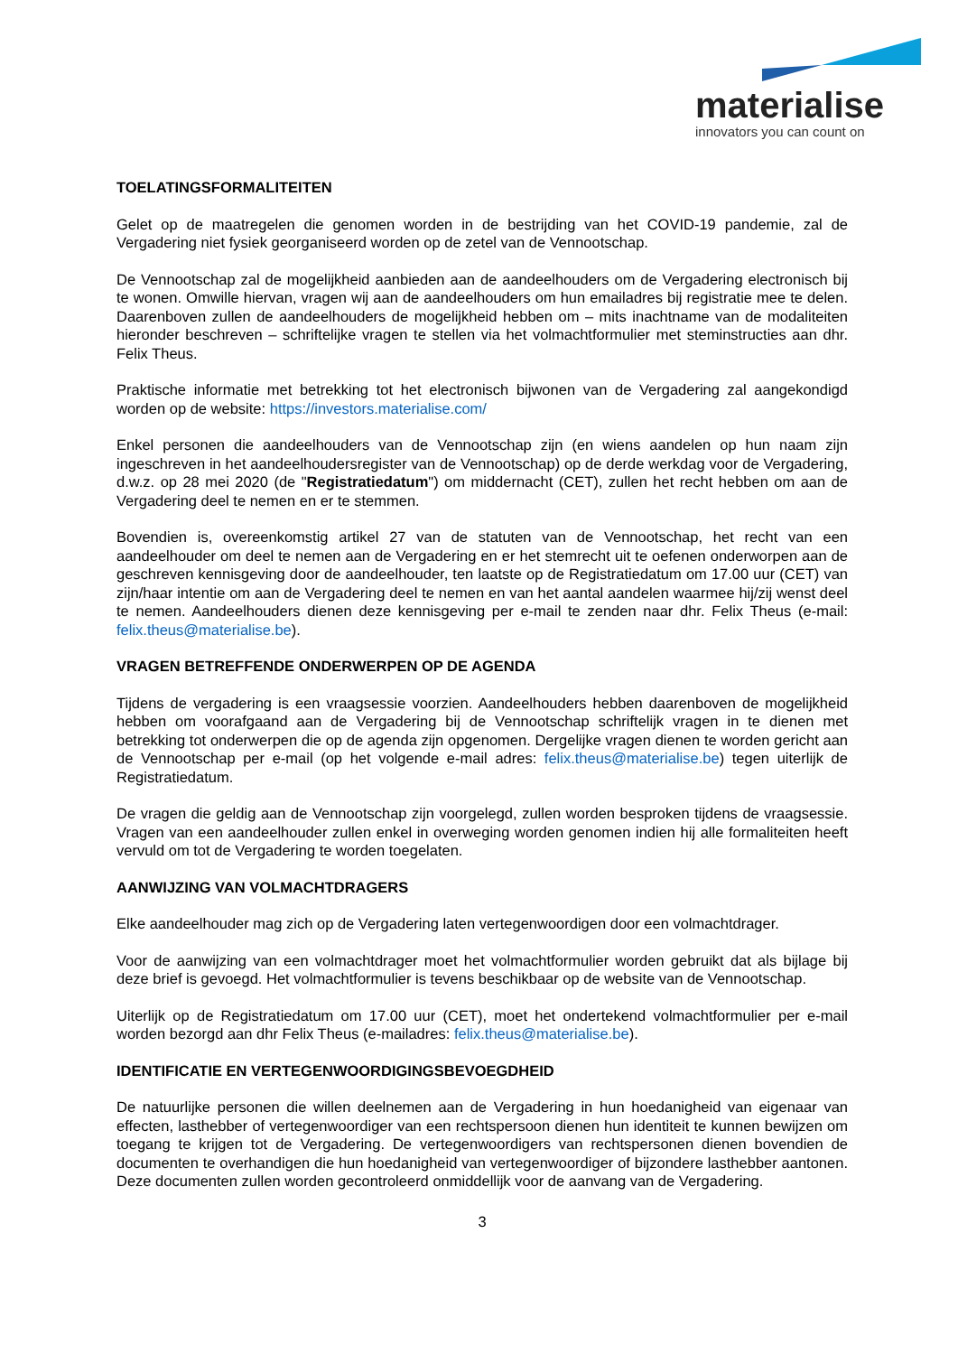materialise
innovators you can count on
TOELATINGSFORMALITEITEN
Gelet op de maatregelen die genomen worden in de bestrijding van het COVID-19 pandemie, zal de Vergadering niet fysiek georganiseerd worden op de zetel van de Vennootschap.
De Vennootschap zal de mogelijkheid aanbieden aan de aandeelhouders om de Vergadering electronisch bij te wonen. Omwille hiervan, vragen wij aan de aandeelhouders om hun emailadres bij registratie mee te delen. Daarenboven zullen de aandeelhouders de mogelijkheid hebben om – mits inachtname van de modaliteiten hieronder beschreven – schriftelijke vragen te stellen via het volmachtformulier met steminstructies aan dhr. Felix Theus.
Praktische informatie met betrekking tot het electronisch bijwonen van de Vergadering zal aangekondigd worden op de website: https://investors.materialise.com/
Enkel personen die aandeelhouders van de Vennootschap zijn (en wiens aandelen op hun naam zijn ingeschreven in het aandeelhoudersregister van de Vennootschap) op de derde werkdag voor de Vergadering, d.w.z. op 28 mei 2020 (de "Registratiedatum") om middernacht (CET), zullen het recht hebben om aan de Vergadering deel te nemen en er te stemmen.
Bovendien is, overeenkomstig artikel 27 van de statuten van de Vennootschap, het recht van een aandeelhouder om deel te nemen aan de Vergadering en er het stemrecht uit te oefenen onderworpen aan de geschreven kennisgeving door de aandeelhouder, ten laatste op de Registratiedatum om 17.00 uur (CET) van zijn/haar intentie om aan de Vergadering deel te nemen en van het aantal aandelen waarmee hij/zij wenst deel te nemen. Aandeelhouders dienen deze kennisgeving per e-mail te zenden naar dhr. Felix Theus (e-mail: felix.theus@materialise.be).
VRAGEN BETREFFENDE ONDERWERPEN OP DE AGENDA
Tijdens de vergadering is een vraagsessie voorzien. Aandeelhouders hebben daarenboven de mogelijkheid hebben om voorafgaand aan de Vergadering bij de Vennootschap schriftelijk vragen in te dienen met betrekking tot onderwerpen die op de agenda zijn opgenomen. Dergelijke vragen dienen te worden gericht aan de Vennootschap per e-mail (op het volgende e-mail adres: felix.theus@materialise.be) tegen uiterlijk de Registratiedatum.
De vragen die geldig aan de Vennootschap zijn voorgelegd, zullen worden besproken tijdens de vraagsessie. Vragen van een aandeelhouder zullen enkel in overweging worden genomen indien hij alle formaliteiten heeft vervuld om tot de Vergadering te worden toegelaten.
AANWIJZING VAN VOLMACHTDRAGERS
Elke aandeelhouder mag zich op de Vergadering laten vertegenwoordigen door een volmachtdrager.
Voor de aanwijzing van een volmachtdrager moet het volmachtformulier worden gebruikt dat als bijlage bij deze brief is gevoegd. Het volmachtformulier is tevens beschikbaar op de website van de Vennootschap.
Uiterlijk op de Registratiedatum om 17.00 uur (CET), moet het ondertekend volmachtformulier per e-mail worden bezorgd aan dhr Felix Theus (e-mailadres: felix.theus@materialise.be).
IDENTIFICATIE EN VERTEGENWOORDIGINGSBEVOEGDHEID
De natuurlijke personen die willen deelnemen aan de Vergadering in hun hoedanigheid van eigenaar van effecten, lasthebber of vertegenwoordiger van een rechtspersoon dienen hun identiteit te kunnen bewijzen om toegang te krijgen tot de Vergadering. De vertegenwoordigers van rechtspersonen dienen bovendien de documenten te overhandigen die hun hoedanigheid van vertegenwoordiger of bijzondere lasthebber aantonen. Deze documenten zullen worden gecontroleerd onmiddellijk voor de aanvang van de Vergadering.
3